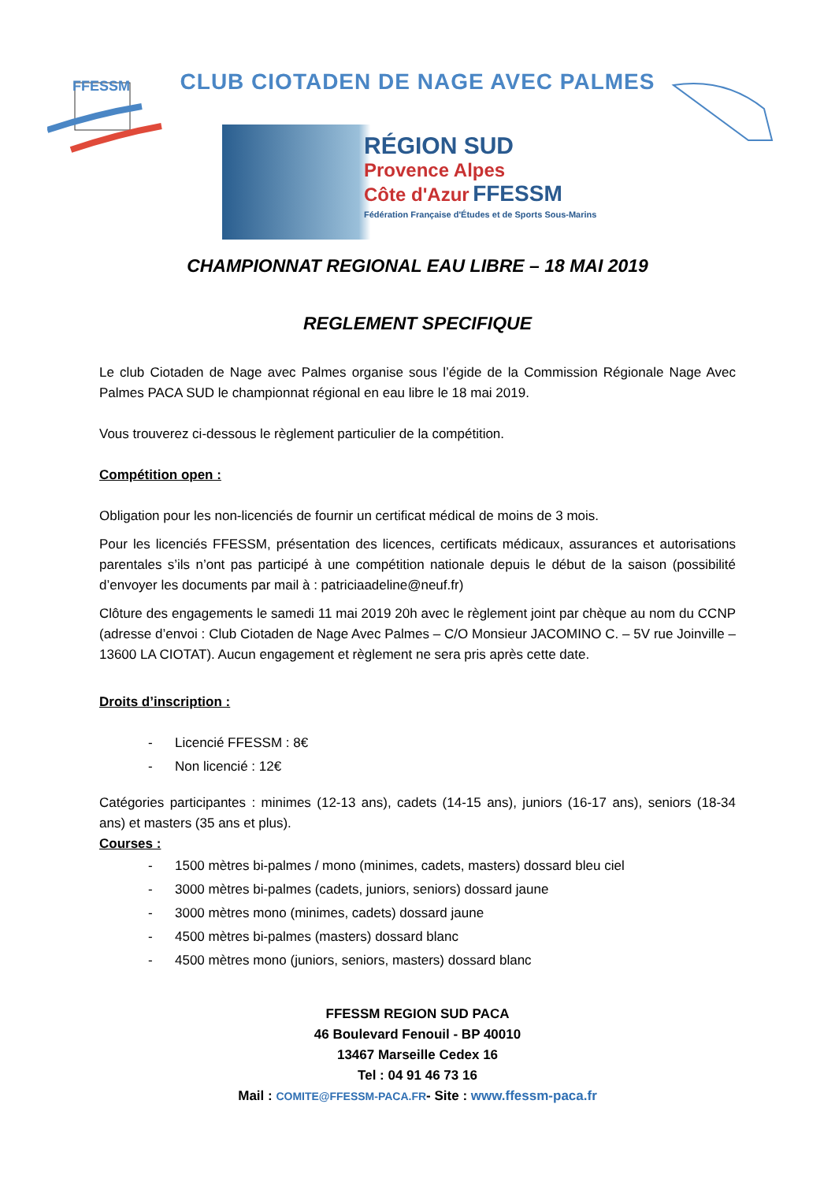FFESSM
CLUB CIOTADEN DE NAGE AVEC PALMES
RÉGION SUD
Provence Alpes
Côte d'Azur FFESSM
Fédération Française d'Études et de Sports Sous-Marins
CHAMPIONNAT REGIONAL EAU LIBRE – 18 MAI 2019
REGLEMENT SPECIFIQUE
Le club Ciotaden de Nage avec Palmes organise sous l’égide de la Commission Régionale Nage Avec Palmes PACA SUD le championnat régional en eau libre le 18 mai 2019.
Vous trouverez ci-dessous le règlement particulier de la compétition.
Compétition open :
Obligation pour les non-licenciés de fournir un certificat médical de moins de 3 mois.
Pour les licenciés FFESSM, présentation des licences, certificats médicaux, assurances et autorisations parentales s’ils n’ont pas participé à une compétition nationale depuis le début de la saison (possibilité d’envoyer les documents par mail à : patriciaadeline@neuf.fr)
Clôture des engagements le samedi 11 mai 2019 20h avec le règlement joint par chèque au nom du CCNP (adresse d’envoi : Club Ciotaden de Nage Avec Palmes – C/O Monsieur JACOMINO C. – 5V rue Joinville – 13600 LA CIOTAT). Aucun engagement et règlement ne sera pris après cette date.
Droits d’inscription :
- Licencié FFESSM : 8€
- Non licencié : 12€
Catégories participantes : minimes (12-13 ans), cadets (14-15 ans), juniors (16-17 ans), seniors (18-34 ans) et masters (35 ans et plus).
Courses :
- 1500 mètres bi-palmes / mono (minimes, cadets, masters) dossard bleu ciel
- 3000 mètres bi-palmes (cadets, juniors, seniors) dossard jaune
- 3000 mètres mono (minimes, cadets) dossard jaune
- 4500 mètres bi-palmes (masters) dossard blanc
- 4500 mètres mono (juniors, seniors, masters) dossard blanc
FFESSM REGION SUD PACA
46 Boulevard Fenouil - BP 40010
13467 Marseille Cedex 16
Tel : 04 91 46 73 16
Mail : COMITE@FFESSM-PACA.FR- Site : www.ffessm-paca.fr